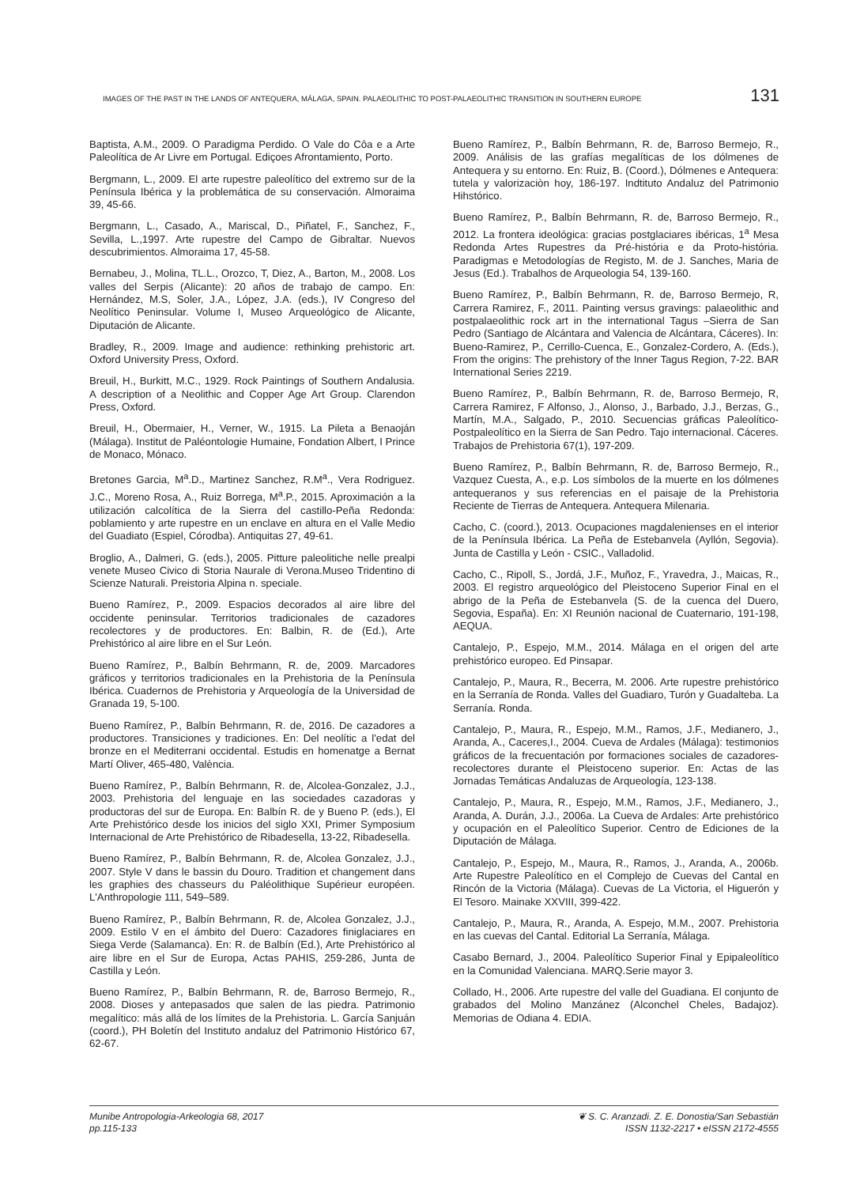IMAGES OF THE PAST IN THE LANDS OF ANTEQUERA, MÁLAGA, SPAIN. PALAEOLITHIC TO POST-PALAEOLITHIC TRANSITION IN SOUTHERN EUROPE 131
Baptista, A.M., 2009. O Paradigma Perdido. O Vale do Côa e a Arte Paleolítica de Ar Livre em Portugal. Ediçoes Afrontamiento, Porto.
Bergmann, L., 2009. El arte rupestre paleolítico del extremo sur de la Península Ibérica y la problemática de su conservación. Almoraima 39, 45-66.
Bergmann, L., Casado, A., Mariscal, D., Piñatel, F., Sanchez, F., Sevilla, L.,1997. Arte rupestre del Campo de Gibraltar. Nuevos descubrimientos. Almoraima 17, 45-58.
Bernabeu, J., Molina, TL.L., Orozco, T, Diez, A., Barton, M., 2008. Los valles del Serpis (Alicante): 20 años de trabajo de campo. En: Hernández, M.S, Soler, J.A., López, J.A. (eds.), IV Congreso del Neolítico Peninsular. Volume I, Museo Arqueológico de Alicante, Diputación de Alicante.
Bradley, R., 2009. Image and audience: rethinking prehistoric art. Oxford University Press, Oxford.
Breuil, H., Burkitt, M.C., 1929. Rock Paintings of Southern Andalusia. A description of a Neolithic and Copper Age Art Group. Clarendon Press, Oxford.
Breuil, H., Obermaier, H., Verner, W., 1915. La Pileta a Benaoján (Málaga). Institut de Paléontologie Humaine, Fondation Albert, I Prince de Monaco, Mónaco.
Bretones Garcia, M<sup>a</sup>.D., Martinez Sanchez, R.M<sup>a</sup>., Vera Rodriguez. J.C., Moreno Rosa, A., Ruiz Borrega, M<sup>a</sup>.P., 2015. Aproximación a la utilización calcolítica de la Sierra del castillo-Peña Redonda: poblamiento y arte rupestre en un enclave en altura en el Valle Medio del Guadiato (Espiel, Córodba). Antiquitas 27, 49-61.
Broglio, A., Dalmeri, G. (eds.), 2005. Pitture paleolitiche nelle prealpi venete Museo Civico di Storia Naurale di Verona.Museo Tridentino di Scienze Naturali. Preistoria Alpina n. speciale.
Bueno Ramírez, P., 2009. Espacios decorados al aire libre del occidente peninsular. Territorios tradicionales de cazadores recolectores y de productores. En: Balbin, R. de (Ed.), Arte Prehistórico al aire libre en el Sur León.
Bueno Ramírez, P., Balbín Behrmann, R. de, 2009. Marcadores gráficos y territorios tradicionales en la Prehistoria de la Península Ibérica. Cuadernos de Prehistoria y Arqueología de la Universidad de Granada 19, 5-100.
Bueno Ramírez, P., Balbín Behrmann, R. de, 2016. De cazadores a productores. Transiciones y tradiciones. En: Del neolític a l'edat del bronze en el Mediterrani occidental. Estudis en homenatge a Bernat Martí Oliver, 465-480, València.
Bueno Ramírez, P., Balbín Behrmann, R. de, Alcolea-Gonzalez, J.J., 2003. Prehistoria del lenguaje en las sociedades cazadoras y productoras del sur de Europa. En: Balbín R. de y Bueno P. (eds.), El Arte Prehistórico desde los inicios del siglo XXI, Primer Symposium Internacional de Arte Prehistórico de Ribadesella, 13-22, Ribadesella.
Bueno Ramírez, P., Balbín Behrmann, R. de, Alcolea Gonzalez, J.J., 2007. Style V dans le bassin du Douro. Tradition et changement dans les graphies des chasseurs du Paléolithique Supérieur européen. L'Anthropologie 111, 549–589.
Bueno Ramírez, P., Balbín Behrmann, R. de, Alcolea Gonzalez, J.J., 2009. Estilo V en el ámbito del Duero: Cazadores finiglaciares en Siega Verde (Salamanca). En: R. de Balbín (Ed.), Arte Prehistórico al aire libre en el Sur de Europa, Actas PAHIS, 259-286, Junta de Castilla y León.
Bueno Ramírez, P., Balbín Behrmann, R. de, Barroso Bermejo, R., 2008. Dioses y antepasados que salen de las piedra. Patrimonio megalítico: más allá de los límites de la Prehistoria. L. García Sanjuán (coord.), PH Boletín del Instituto andaluz del Patrimonio Histórico 67, 62-67.
Bueno Ramírez, P., Balbín Behrmann, R. de, Barroso Bermejo, R., 2009. Análisis de las grafías megalíticas de los dólmenes de Antequera y su entorno. En: Ruiz, B. (Coord.), Dólmenes e Antequera: tutela y valorizaciòn hoy, 186-197. Indtituto Andaluz del Patrimonio Hihstórico.
Bueno Ramírez, P., Balbín Behrmann, R. de, Barroso Bermejo, R., 2012. La frontera ideológica: gracias postglaciares ibéricas, 1<sup>a</sup> Mesa Redonda Artes Rupestres da Pré-história e da Proto-história. Paradigmas e Metodologías de Registo, M. de J. Sanches, Maria de Jesus (Ed.). Trabalhos de Arqueologia 54, 139-160.
Bueno Ramírez, P., Balbín Behrmann, R. de, Barroso Bermejo, R, Carrera Ramirez, F., 2011. Painting versus gravings: palaeolithic and postpalaeolithic rock art in the international Tagus –Sierra de San Pedro (Santiago de Alcántara and Valencia de Alcántara, Cáceres). In: Bueno-Ramirez, P., Cerrillo-Cuenca, E., Gonzalez-Cordero, A. (Eds.), From the origins: The prehistory of the Inner Tagus Region, 7-22. BAR International Series 2219.
Bueno Ramírez, P., Balbín Behrmann, R. de, Barroso Bermejo, R, Carrera Ramirez, F Alfonso, J., Alonso, J., Barbado, J.J., Berzas, G., Martín, M.A., Salgado, P., 2010. Secuencias gráficas Paleolítico-Postpaleolítico en la Sierra de San Pedro. Tajo internacional. Cáceres. Trabajos de Prehistoria 67(1), 197-209.
Bueno Ramírez, P., Balbín Behrmann, R. de, Barroso Bermejo, R., Vazquez Cuesta, A., e.p. Los símbolos de la muerte en los dólmenes antequeranos y sus referencias en el paisaje de la Prehistoria Reciente de Tierras de Antequera. Antequera Milenaria.
Cacho, C. (coord.), 2013. Ocupaciones magdalenienses en el interior de la Península Ibérica. La Peña de Estebanvela (Ayllón, Segovia). Junta de Castilla y León - CSIC., Valladolid.
Cacho, C., Ripoll, S., Jordá, J.F., Muñoz, F., Yravedra, J., Maicas, R., 2003. El registro arqueológico del Pleistoceno Superior Final en el abrigo de la Peña de Estebanvela (S. de la cuenca del Duero, Segovia, España). En: XI Reunión nacional de Cuaternario, 191-198, AEQUA.
Cantalejo, P., Espejo, M.M., 2014. Málaga en el origen del arte prehistórico europeo. Ed Pinsapar.
Cantalejo, P., Maura, R., Becerra, M. 2006. Arte rupestre prehistórico en la Serranía de Ronda. Valles del Guadiaro, Turón y Guadalteba. La Serranía. Ronda.
Cantalejo, P., Maura, R., Espejo, M.M., Ramos, J.F., Medianero, J., Aranda, A., Caceres,I., 2004. Cueva de Ardales (Málaga): testimonios gráficos de la frecuentación por formaciones sociales de cazadores-recolectores durante el Pleistoceno superior. En: Actas de las Jornadas Temáticas Andaluzas de Arqueología, 123-138.
Cantalejo, P., Maura, R., Espejo, M.M., Ramos, J.F., Medianero, J., Aranda, A. Durán, J.J., 2006a. La Cueva de Ardales: Arte prehistórico y ocupación en el Paleolítico Superior. Centro de Ediciones de la Diputación de Málaga.
Cantalejo, P., Espejo, M., Maura, R., Ramos, J., Aranda, A., 2006b. Arte Rupestre Paleolítico en el Complejo de Cuevas del Cantal en Rincón de la Victoria (Málaga). Cuevas de La Victoria, el Higuerón y El Tesoro. Mainake XXVIII, 399-422.
Cantalejo, P., Maura, R., Aranda, A. Espejo, M.M., 2007. Prehistoria en las cuevas del Cantal. Editorial La Serranía, Málaga.
Casabo Bernard, J., 2004. Paleolítico Superior Final y Epipaleolítico en la Comunidad Valenciana. MARQ.Serie mayor 3.
Collado, H., 2006. Arte rupestre del valle del Guadiana. El conjunto de grabados del Molino Manzánez (Alconchel Cheles, Badajoz). Memorias de Odiana 4. EDIA.
Munibe Antropologia-Arkeologia 68, 2017
pp.115-133
❦ S. C. Aranzadi. Z. E. Donostia/San Sebastián
ISSN 1132-2217 • eISSN 2172-4555